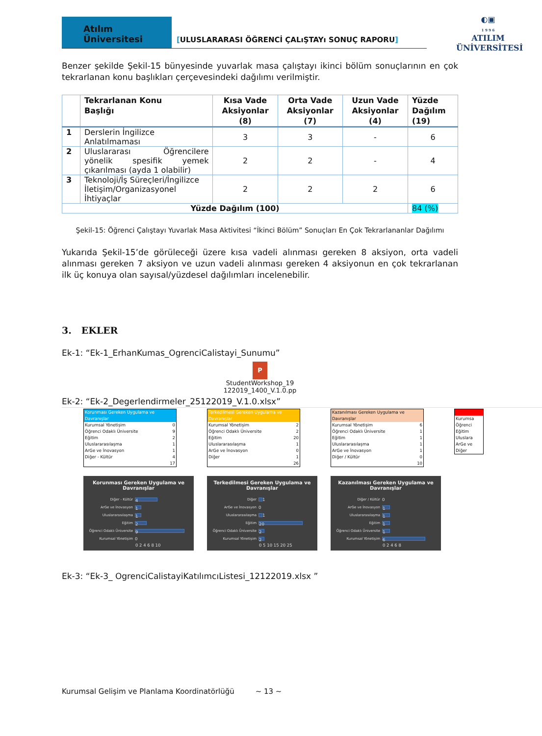Atılım Üniversitesi
[ULUSLARARASI ÖĞRENCİ ÇALıŞTAYı SONUÇ RAPORU]
◐▣
1 9 9 6
ATILIM
ÜNİVERSİTESİ
Benzer şekilde Şekil-15 bünyesinde yuvarlak masa çalıştayı ikinci bölüm sonuçlarının en çok tekrarlanan konu başlıkları çerçevesindeki dağılımı verilmiştir.
| | Tekrarlanan Konu Başlığı | Kısa Vade Aksiyonlar (8) | Orta Vade Aksiyonlar (7) | Uzun Vade Aksiyonlar (4) | Yüzde Dağılım (19) |
| --- | --- | --- | --- | --- | --- |
| 1 | Derslerin İngilizce Anlatılmaması | 3 | 3 | - | 6 |
| 2 | Uluslararası Öğrencilere yönelik spesifik yemek çıkarılması (ayda 1 olabilir) | 2 | 2 | - | 4 |
| 3 | Teknoloji/İş Süreçleri/İngilizce İletişim/Organizasyonel İhtiyaçlar | 2 | 2 | 2 | 6 |
| Yüzde Dağılım (100) | | | | | 84 (%) |
Şekil-15: Öğrenci Çalıştayı Yuvarlak Masa Aktivitesi “İkinci Bölüm” Sonuçları En Çok Tekrarlananlar Dağılımı
Yukarıda Şekil-15’de görüleceği üzere kısa vadeli alınması gereken 8 aksiyon, orta vadeli alınması gereken 7 aksiyon ve uzun vadeli alınması gereken 4 aksiyonun en çok tekrarlanan ilk üç konuya olan sayısal/yüzdesel dağılımları incelenebilir.
3. EKLER
Ek-1: “Ek-1_ErhanKumas_OgrenciCalistayi_Sunumu”
P
StudentWorkshop_19
122019_1400_V.1.0.pp
Ek-2: “Ek-2_Degerlendirmeler_25122019_V.1.0.xlsx”
| Korunması Gereken Uygulama ve Davranışlar | |
| Kurumsal Yönetişim | 0 |
| Öğrenci Odaklı Üniversite | 9 |
| Eğitim | 2 |
| Uluslararasılaşma | 1 |
| ArGe ve İnovasyon | 1 |
| Diğer - Kültür | 4 |
| | 17 |
Korunması Gereken Uygulama ve Davranışlar
Diğer - Kültür
4
ArGe ve İnovasyon
1
Uluslararasılaşma
1
Eğitim
2
Öğrenci Odaklı Üniversite
9
Kurumsal Yönetişim 0
0 2 4 6 8 10
| Terkedilmesi Gereken Uygulama ve Davranışlar | |
| Kurumsal Yönetişim | 2 |
| Öğrenci Odaklı Üniversite | 2 |
| Eğitim | 20 |
| Uluslararasılaşma | 1 |
| ArGe ve İnovasyon | 0 |
| Diğer | 1 |
| | 26 |
Terkedilmesi Gereken Uygulama ve Davranışlar
Diğer
1
ArGe ve İnovasyon 0
Uluslararasılaşma
1
Eğitim
20
Öğrenci Odaklı Üniversite
2
Kurumsal Yönetişim
2
0 5 10 15 20 25
| Kazanılması Gereken Uygulama ve Davranışlar | |
| Kurumsal Yönetişim | 6 |
| Öğrenci Odaklı Üniversite | 1 |
| Eğitim | 1 |
| Uluslararasılaşma | 1 |
| ArGe ve İnovasyon | 1 |
| Diğer / Kültür | 0 |
| | 10 |
Kazanılması Gereken Uygulama ve Davranışlar
Diğer / Kültür 0
ArGe ve İnovasyon
1
Uluslararasılaşma
1
Eğitim
1
Öğrenci Odaklı Üniversite
1
Kurumsal Yönetişim
6
0 2 4 6 8
| Kurumsa |
| Öğrenci |
| Eğitim |
| Uluslara |
| ArGe ve |
| Diğer |
Ek-3: “Ek-3_ OgrenciCalistayiKatılımcıListesi_12122019.xlsx ”
Kurumsal Gelişim ve Planlama Koordinatörlüğü ~ 13 ~